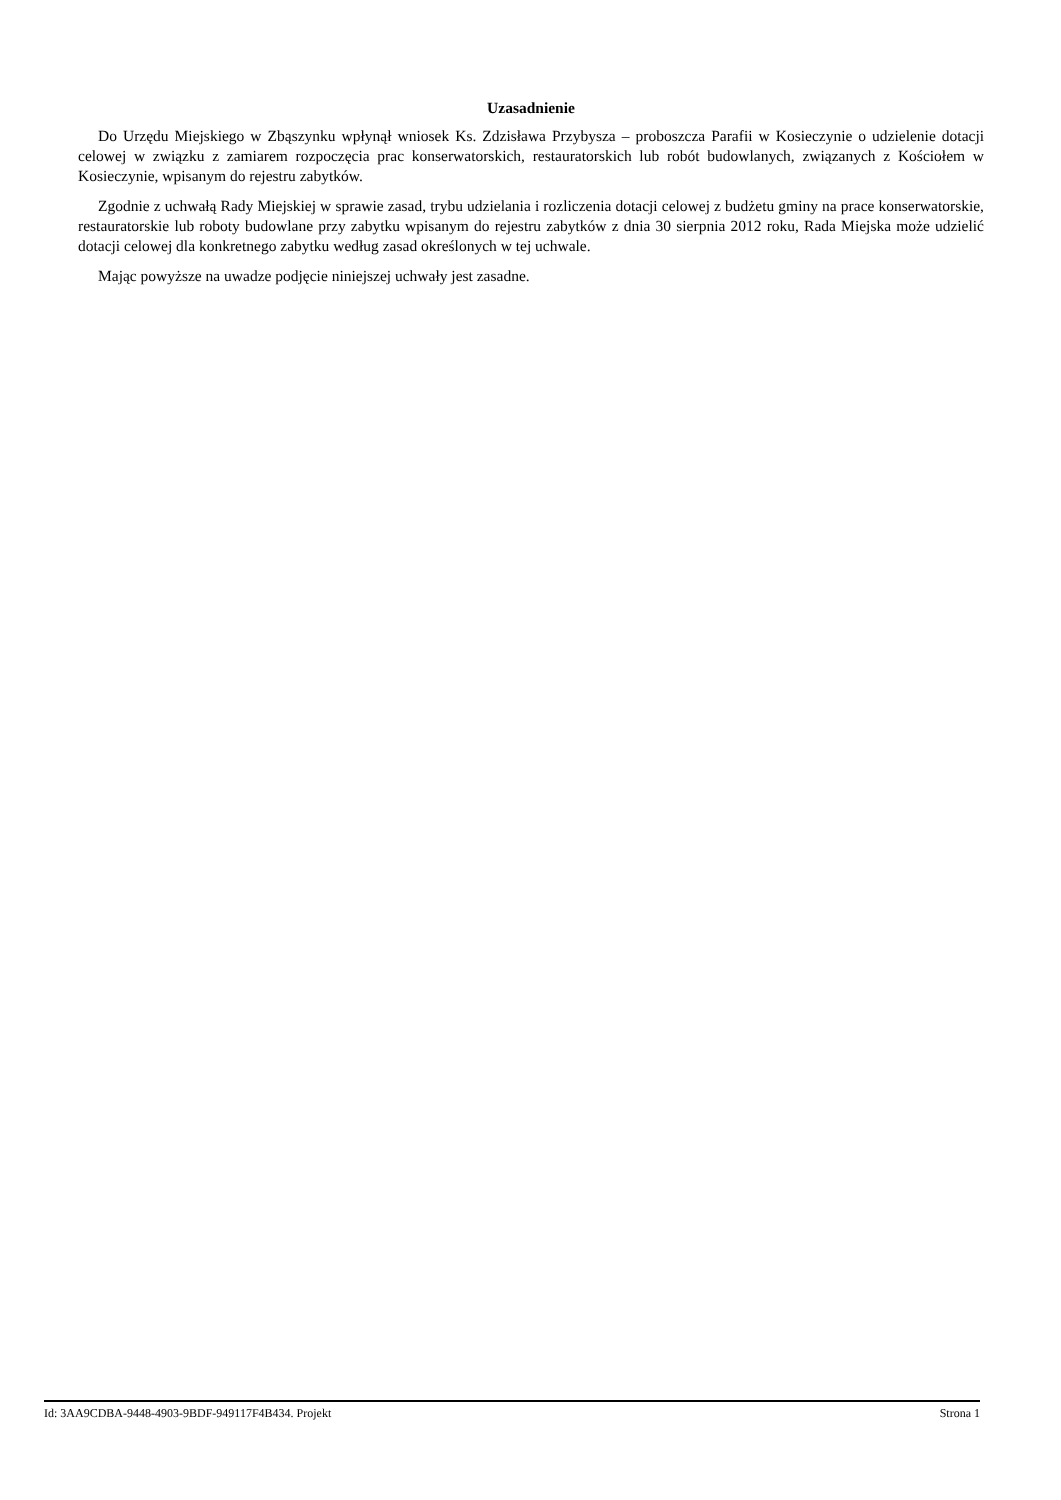Uzasadnienie
Do Urzędu Miejskiego w Zbąszynku wpłynął wniosek Ks. Zdzisława Przybysza – proboszcza Parafii w Kosieczynie o udzielenie dotacji celowej w związku z zamiarem rozpoczęcia prac konserwatorskich, restauratorskich lub robót budowlanych, związanych z Kościołem w Kosieczynie, wpisanym do rejestru zabytków.
Zgodnie z uchwałą Rady Miejskiej w sprawie zasad, trybu udzielania i rozliczenia dotacji celowej z budżetu gminy na prace konserwatorskie, restauratorskie lub roboty budowlane przy zabytku wpisanym do rejestru zabytków z dnia 30 sierpnia 2012 roku, Rada Miejska może udzielić dotacji celowej dla konkretnego zabytku według zasad określonych w tej uchwale.
Mając powyższe na uwadze podjęcie niniejszej uchwały jest zasadne.
Id: 3AA9CDBA-9448-4903-9BDF-949117F4B434. Projekt Strona 1